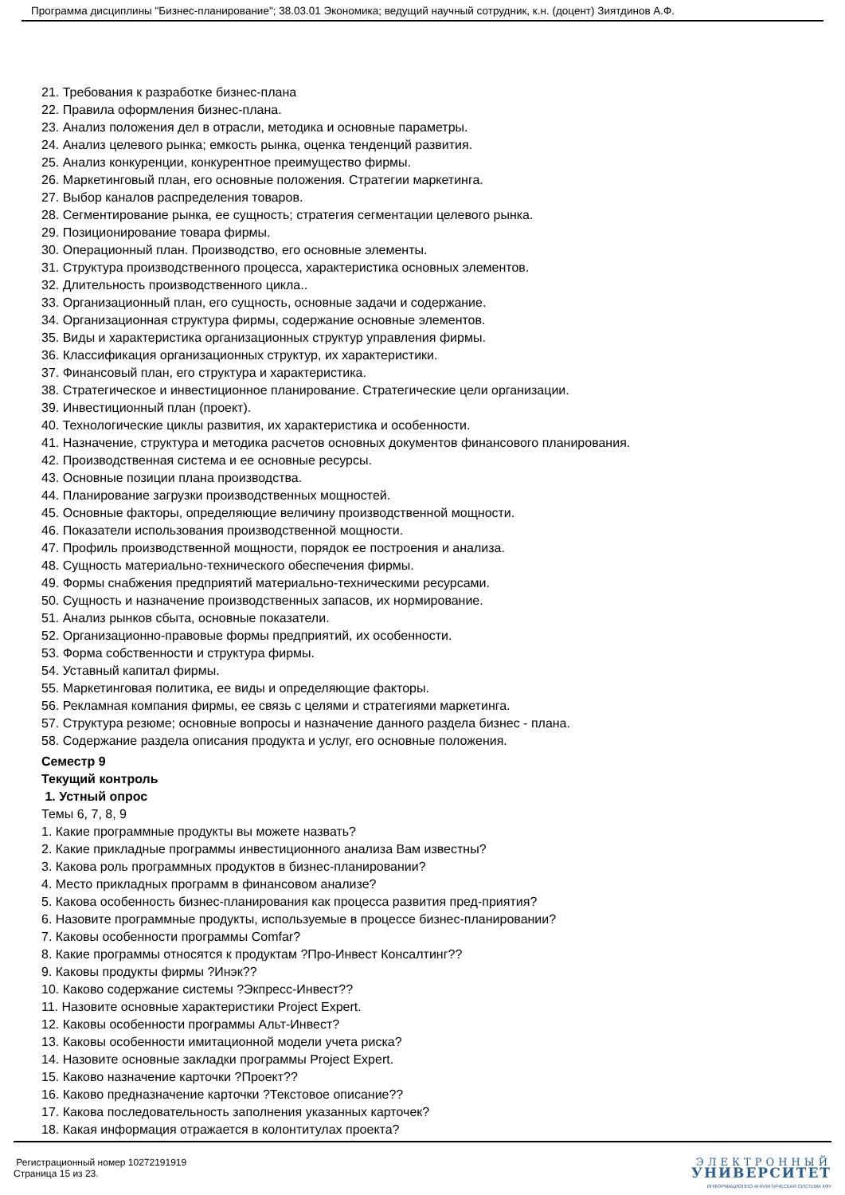Программа дисциплины "Бизнес-планирование"; 38.03.01 Экономика; ведущий научный сотрудник, к.н. (доцент) Зиятдинов А.Ф.
21. Требования к разработке бизнес-плана
22. Правила оформления бизнес-плана.
23. Анализ положения дел в отрасли, методика и основные параметры.
24. Анализ целевого рынка; емкость рынка, оценка тенденций развития.
25. Анализ конкуренции, конкурентное преимущество фирмы.
26. Маркетинговый план, его основные положения. Стратегии маркетинга.
27. Выбор каналов распределения товаров.
28. Сегментирование рынка, ее сущность; стратегия сегментации целевого рынка.
29. Позиционирование товара фирмы.
30. Операционный план. Производство, его основные элементы.
31. Структура производственного процесса, характеристика основных элементов.
32. Длительность производственного цикла..
33. Организационный план, его сущность, основные задачи и содержание.
34. Организационная структура фирмы, содержание основные элементов.
35. Виды и характеристика организационных структур управления фирмы.
36. Классификация организационных структур, их характеристики.
37. Финансовый план, его структура и характеристика.
38. Стратегическое и инвестиционное планирование. Стратегические цели организации.
39. Инвестиционный план (проект).
40. Технологические циклы развития, их характеристика и особенности.
41. Назначение, структура и методика расчетов основных документов финансового планирования.
42. Производственная система и ее основные ресурсы.
43. Основные позиции плана производства.
44. Планирование загрузки производственных мощностей.
45. Основные факторы, определяющие величину производственной мощности.
46. Показатели использования производственной мощности.
47. Профиль производственной мощности, порядок ее построения и анализа.
48. Сущность материально-технического обеспечения фирмы.
49. Формы снабжения предприятий материально-техническими ресурсами.
50. Сущность и назначение производственных запасов, их нормирование.
51. Анализ рынков сбыта, основные показатели.
52. Организационно-правовые формы предприятий, их особенности.
53. Форма собственности и структура фирмы.
54. Уставный капитал фирмы.
55. Маркетинговая политика, ее виды и определяющие факторы.
56. Рекламная компания фирмы, ее связь с целями и стратегиями маркетинга.
57. Структура резюме; основные вопросы и назначение данного раздела бизнес - плана.
58. Содержание раздела описания продукта и услуг, его основные положения.
Семестр 9
Текущий контроль
1. Устный опрос
Темы 6, 7, 8, 9
1. Какие программные продукты вы можете назвать?
2. Какие прикладные программы инвестиционного анализа Вам известны?
3. Какова роль программных продуктов в бизнес-планировании?
4. Место прикладных программ в финансовом анализе?
5. Какова особенность бизнес-планирования как процесса развития пред-приятия?
6. Назовите программные продукты, используемые в процессе бизнес-планировании?
7. Каковы особенности программы Comfar?
8. Какие программы относятся к продуктам ?Про-Инвест Консалтинг??
9. Каковы продукты фирмы ?Инэк??
10. Каково содержание системы ?Экпресс-Инвест??
11. Назовите основные характеристики Project Expert.
12. Каковы особенности программы Альт-Инвест?
13. Каковы особенности имитационной модели учета риска?
14. Назовите основные закладки программы Project Expert.
15. Каково назначение карточки ?Проект??
16. Каково предназначение карточки ?Текстовое описание??
17. Какова последовательность заполнения указанных карточек?
18. Какая информация отражается в колонтитулах проекта?
Регистрационный номер 10272191919
Страница 15 из 23.
ЭЛЕКТРОННЫЙ
УНИВЕРСИТЕТ
ИНФОРМАЦИОННО-АНАЛИТИЧЕСКАЯ СИСТЕМА КФУ